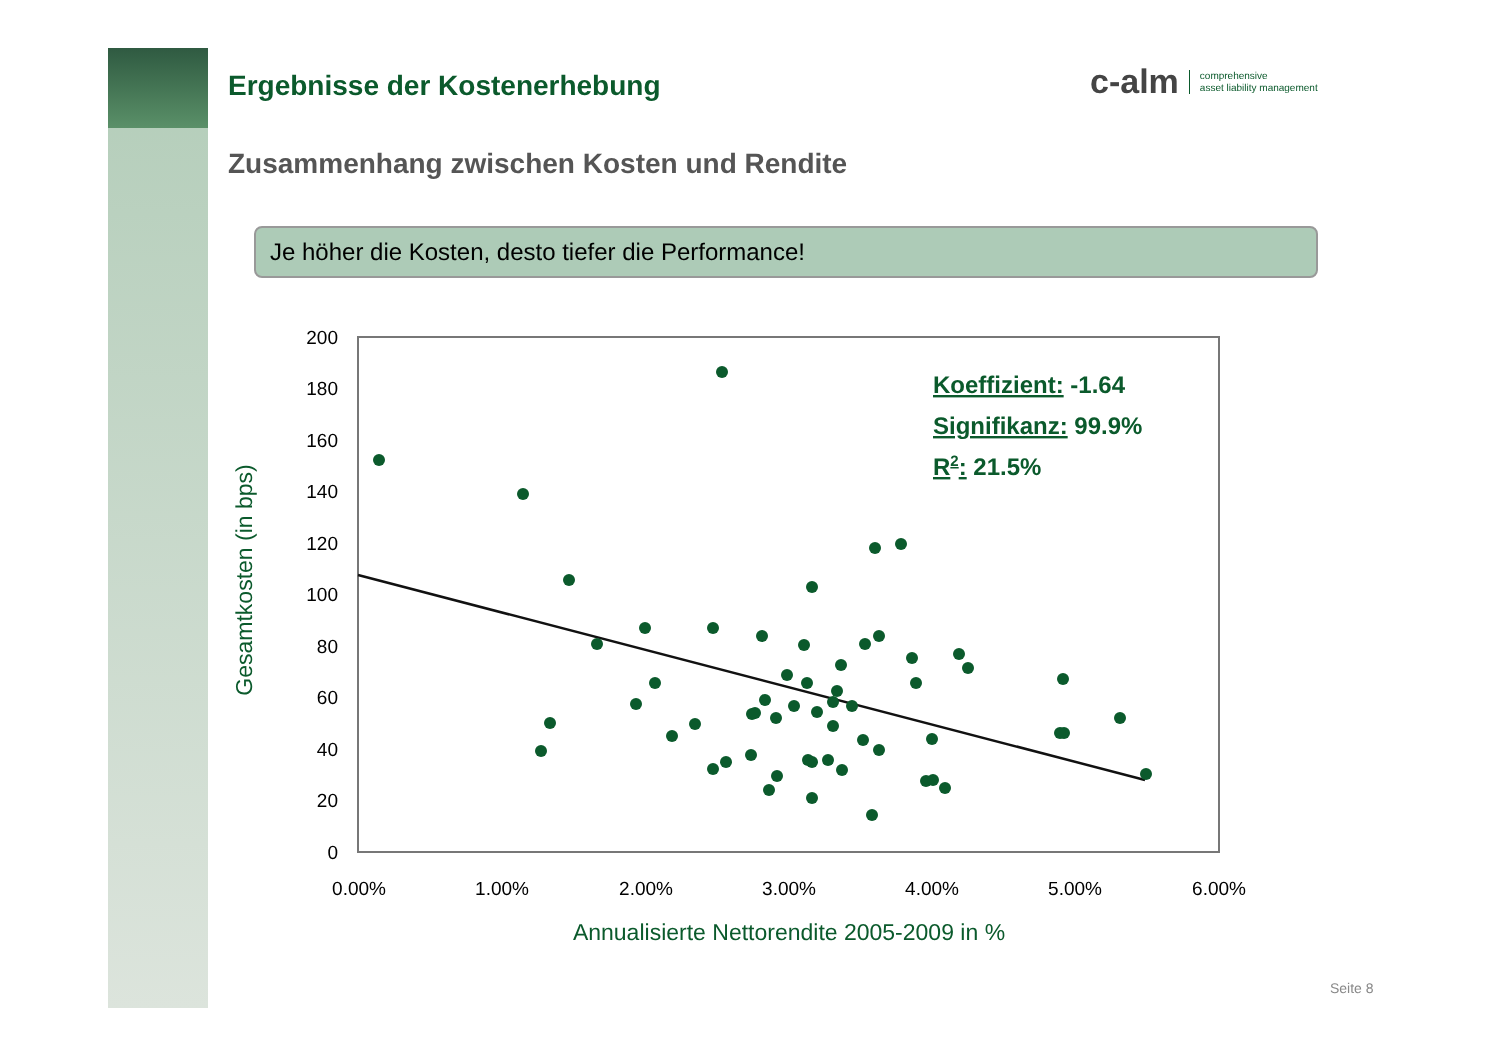Ergebnisse der Kostenerhebung
c-alm comprehensive
asset liability management
Zusammenhang zwischen Kosten und Rendite
Je höher die Kosten, desto tiefer die Performance!
200
180
160
140
120
100
80
60
40
20
0
0.00%
1.00%
2.00%
3.00%
4.00%
5.00%
6.00%
Annualisierte Nettorendite 2005-2009 in %
Gesamtkosten (in bps)
Koeffizient: -1.64
Signifikanz: 99.9%
R2: 21.5%
Seite 8